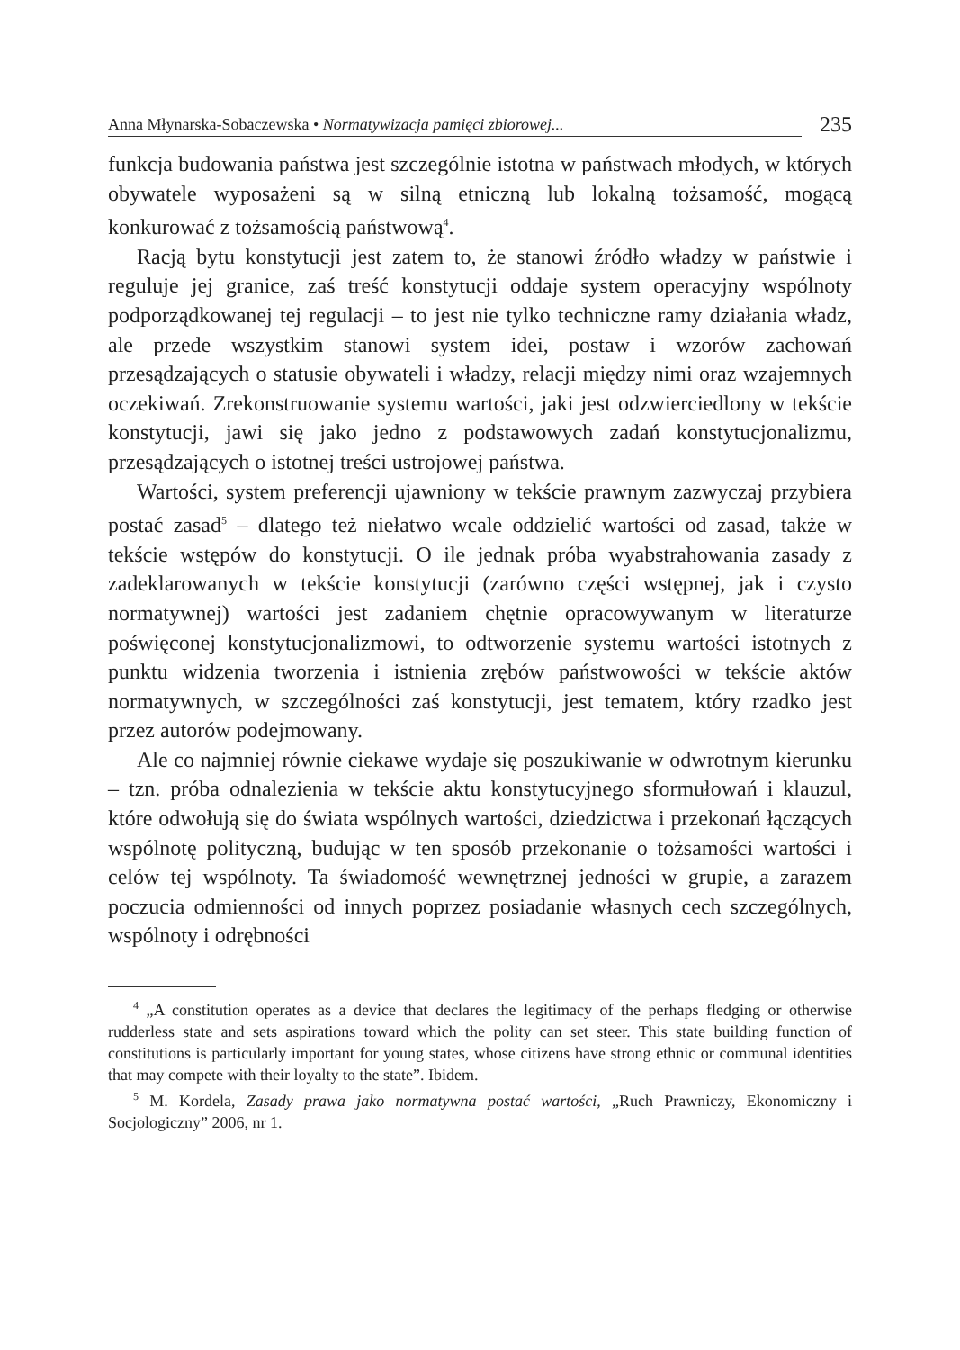Anna Młynarska-Sobaczewska • Normatywizacja pamięci zbiorowej...
235
funkcja budowania państwa jest szczególnie istotna w państwach młodych, w których obywatele wyposażeni są w silną etniczną lub lokalną tożsamość, mogącą konkurować z tożsamością państwową<sup>4</sup>.
Racją bytu konstytucji jest zatem to, że stanowi źródło władzy w państwie i reguluje jej granice, zaś treść konstytucji oddaje system operacyjny wspólnoty podporządkowanej tej regulacji – to jest nie tylko techniczne ramy działania władz, ale przede wszystkim stanowi system idei, postaw i wzorów zachowań przesądzających o statusie obywateli i władzy, relacji między nimi oraz wzajemnych oczekiwań. Zrekonstruowanie systemu wartości, jaki jest odzwierciedlony w tekście konstytucji, jawi się jako jedno z podstawowych zadań konstytucjonalizmu, przesądzających o istotnej treści ustrojowej państwa.
Wartości, system preferencji ujawniony w tekście prawnym zazwyczaj przybiera postać zasad<sup>5</sup> – dlatego też niełatwo wcale oddzielić wartości od zasad, także w tekście wstępów do konstytucji. O ile jednak próba wyabstrahowania zasady z zadeklarowanych w tekście konstytucji (zarówno części wstępnej, jak i czysto normatywnej) wartości jest zadaniem chętnie opracowywanym w literaturze poświęconej konstytucjonalizmowi, to odtworzenie systemu wartości istotnych z punktu widzenia tworzenia i istnienia zrębów państwowości w tekście aktów normatywnych, w szczególności zaś konstytucji, jest tematem, który rzadko jest przez autorów podejmowany.
Ale co najmniej równie ciekawe wydaje się poszukiwanie w odwrotnym kierunku – tzn. próba odnalezienia w tekście aktu konstytucyjnego sformułowań i klauzul, które odwołują się do świata wspólnych wartości, dziedzictwa i przekonań łączących wspólnotę polityczną, budując w ten sposób przekonanie o tożsamości wartości i celów tej wspólnoty. Ta świadomość wewnętrznej jedności w grupie, a zarazem poczucia odmienności od innych poprzez posiadanie własnych cech szczególnych, wspólnoty i odrębności
<sup>4</sup> „A constitution operates as a device that declares the legitimacy of the perhaps fledging or otherwise rudderless state and sets aspirations toward which the polity can set steer. This state building function of constitutions is particularly important for young states, whose citizens have strong ethnic or communal identities that may compete with their loyalty to the state”. Ibidem.
<sup>5</sup> M. Kordela, Zasady prawa jako normatywna postać wartości, „Ruch Prawniczy, Ekonomiczny i Socjologiczny” 2006, nr 1.